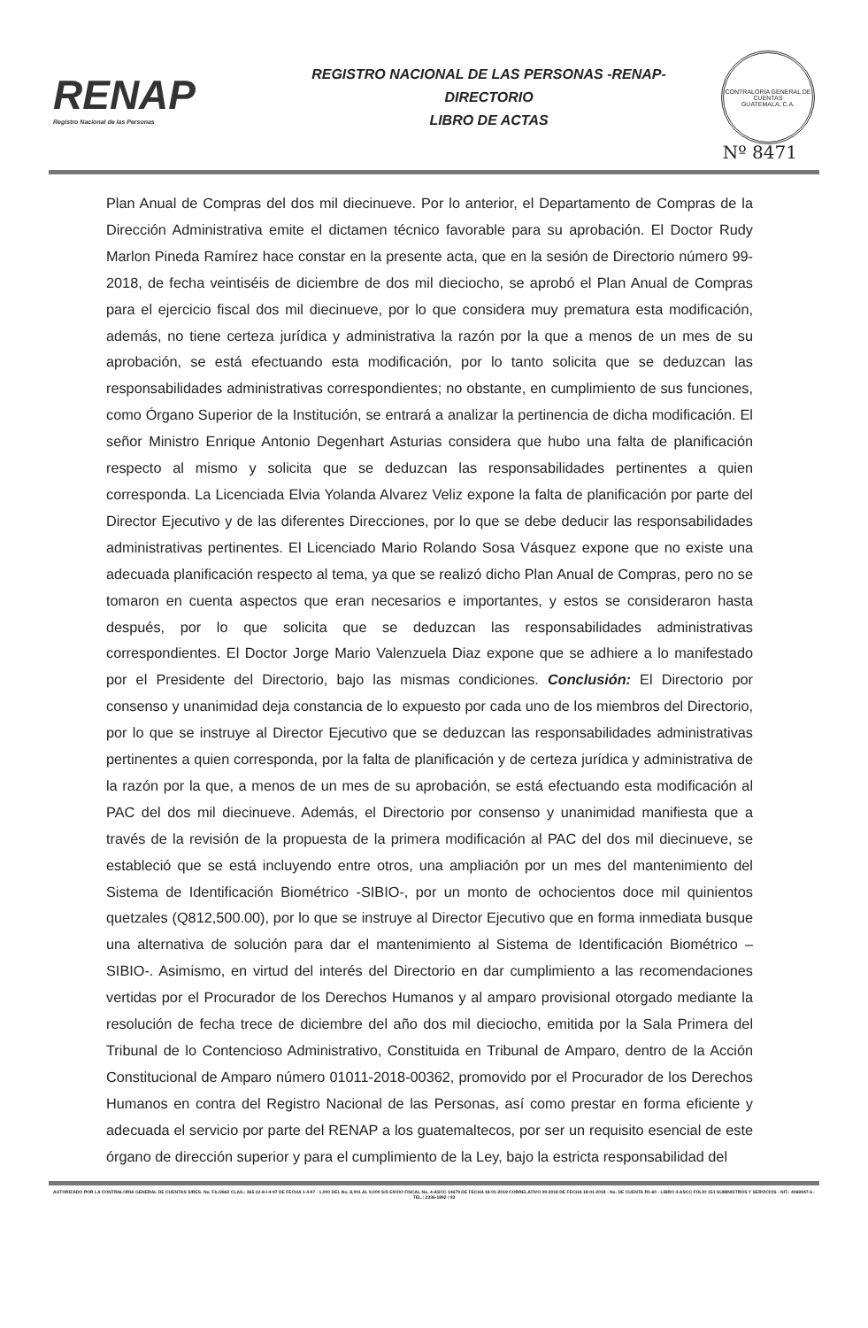RENAP
Registro Nacional de las Personas
REGISTRO NACIONAL DE LAS PERSONAS -RENAP-
DIRECTORIO
LIBRO DE ACTAS
CONTRALORÍA GENERAL DE CUENTAS
GUATEMALA, C.A.
Nº 8471
Plan Anual de Compras del dos mil diecinueve. Por lo anterior, el Departamento de Compras de la Dirección Administrativa emite el dictamen técnico favorable para su aprobación. El Doctor Rudy Marlon Pineda Ramírez hace constar en la presente acta, que en la sesión de Directorio número 99-2018, de fecha veintiséis de diciembre de dos mil dieciocho, se aprobó el Plan Anual de Compras para el ejercicio fiscal dos mil diecinueve, por lo que considera muy prematura esta modificación, además, no tiene certeza jurídica y administrativa la razón por la que a menos de un mes de su aprobación, se está efectuando esta modificación, por lo tanto solicita que se deduzcan las responsabilidades administrativas correspondientes; no obstante, en cumplimiento de sus funciones, como Órgano Superior de la Institución, se entrará a analizar la pertinencia de dicha modificación. El señor Ministro Enrique Antonio Degenhart Asturias considera que hubo una falta de planificación respecto al mismo y solicita que se deduzcan las responsabilidades pertinentes a quien corresponda. La Licenciada Elvia Yolanda Alvarez Veliz expone la falta de planificación por parte del Director Ejecutivo y de las diferentes Direcciones, por lo que se debe deducir las responsabilidades administrativas pertinentes. El Licenciado Mario Rolando Sosa Vásquez expone que no existe una adecuada planificación respecto al tema, ya que se realizó dicho Plan Anual de Compras, pero no se tomaron en cuenta aspectos que eran necesarios e importantes, y estos se consideraron hasta después, por lo que solicita que se deduzcan las responsabilidades administrativas correspondientes. El Doctor Jorge Mario Valenzuela Diaz expone que se adhiere a lo manifestado por el Presidente del Directorio, bajo las mismas condiciones. Conclusión: El Directorio por consenso y unanimidad deja constancia de lo expuesto por cada uno de los miembros del Directorio, por lo que se instruye al Director Ejecutivo que se deduzcan las responsabilidades administrativas pertinentes a quien corresponda, por la falta de planificación y de certeza jurídica y administrativa de la razón por la que, a menos de un mes de su aprobación, se está efectuando esta modificación al PAC del dos mil diecinueve. Además, el Directorio por consenso y unanimidad manifiesta que a través de la revisión de la propuesta de la primera modificación al PAC del dos mil diecinueve, se estableció que se está incluyendo entre otros, una ampliación por un mes del mantenimiento del Sistema de Identificación Biométrico -SIBIO-, por un monto de ochocientos doce mil quinientos quetzales (Q812,500.00), por lo que se instruye al Director Ejecutivo que en forma inmediata busque una alternativa de solución para dar el mantenimiento al Sistema de Identificación Biométrico –SIBIO-. Asimismo, en virtud del interés del Directorio en dar cumplimiento a las recomendaciones vertidas por el Procurador de los Derechos Humanos y al amparo provisional otorgado mediante la resolución de fecha trece de diciembre del año dos mil dieciocho, emitida por la Sala Primera del Tribunal de lo Contencioso Administrativo, Constituida en Tribunal de Amparo, dentro de la Acción Constitucional de Amparo número 01011-2018-00362, promovido por el Procurador de los Derechos Humanos en contra del Registro Nacional de las Personas, así como prestar en forma eficiente y adecuada el servicio por parte del RENAP a los guatemaltecos, por ser un requisito esencial de este órgano de dirección superior y para el cumplimiento de la Ley, bajo la estricta responsabilidad del
AUTORIZADO POR LA CONTRALORIA GENERAL DE CUENTAS S/RES. No. Fb./2662 CLAS.: 365-12-8-I-4-97 DE FECHA 1-4-97 - 1,000 DEL No. 8,001 AL 9,000 S/S ENVIO FISCAL No. 4-ASCC 14679 DE FECHA 18-01-2018 CORRELATIVO 09-2018 DE FECHA 18-01-2018 - No. DE CUENTA R1-60 - LIBRO 4-ASCC FOLIO 151 SUMINISTROS Y SERVICIOS - NIT.: 4068947-6 - TEL.: 2336-1892 / 93